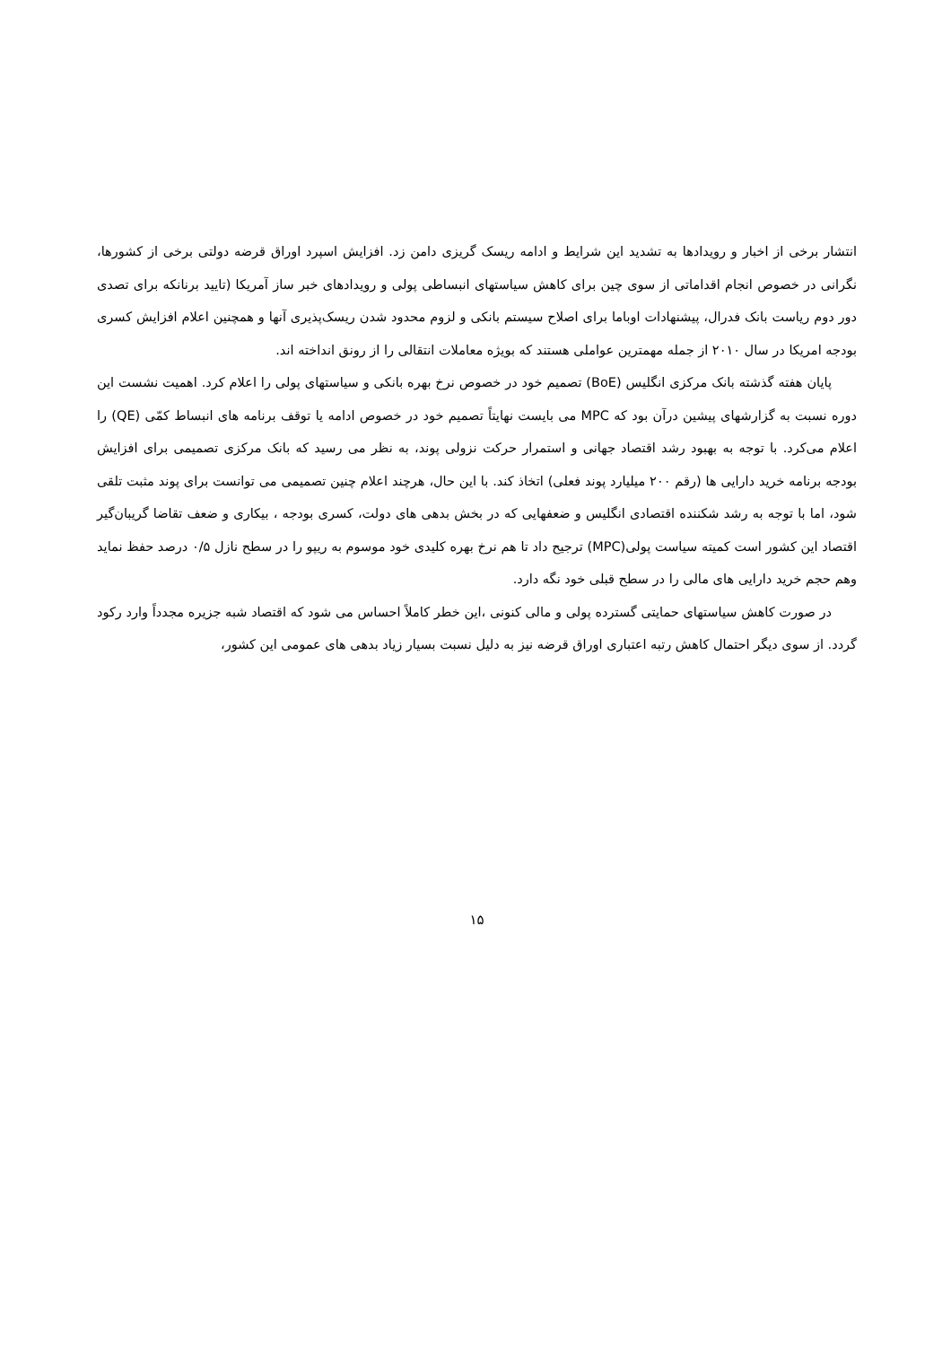انتشار برخی از اخبار و رویدادها به تشدید این شرایط و ادامه ریسک گریزی دامن زد. افزایش اسپرد اوراق قرضه دولتی برخی از کشورها، نگرانی در خصوص انجام اقداماتی از سوی چین برای کاهش سیاستهای انبساطی پولی و رویدادهای خبر ساز آمریکا (تایید برنانکه برای تصدی دور دوم ریاست بانک فدرال، پیشنهادات اوباما برای اصلاح سیستم بانکی و لزوم محدود شدن ریسک‌پذیری آنها و همچنین اعلام افزایش کسری بودجه امریکا در سال ۲۰۱۰ از جمله مهمترین عواملی هستند که بویژه معاملات انتقالی را از رونق انداخته اند.
پایان هفته گذشته بانک مرکزی انگلیس (BoE) تصمیم خود در خصوص نرخ بهره بانکی و سیاستهای پولی را اعلام کرد. اهمیت نشست این دوره نسبت به گزارشهای پیشین درآن بود که MPC می بایست نهایتاً تصمیم خود در خصوص ادامه یا توقف برنامه های انبساط کمّی (QE) را اعلام می‌کرد. با توجه به بهبود رشد اقتصاد جهانی و استمرار حرکت نزولی پوند، به نظر می رسید که بانک مرکزی تصمیمی برای افزایش بودجه برنامه خرید دارایی ها (رقم ۲۰۰ میلیارد پوند فعلی) اتخاذ کند. با این حال، هرچند اعلام چنین تصمیمی می توانست برای پوند مثبت تلقی شود، اما با توجه به رشد شکننده اقتصادی انگلیس و ضعفهایی که در بخش بدهی های دولت، کسری بودجه ، بیکاری و ضعف تقاضا گریبان‌گیر اقتصاد این کشور است کمیته سیاست پولی(MPC) ترجیح داد تا هم نرخ بهره کلیدی خود موسوم به ریپو را در سطح نازل ۰/۵ درصد حفظ نماید وهم حجم خرید دارایی های مالی را در سطح قبلی خود نگه دارد.
در صورت کاهش سیاستهای حمایتی گسترده پولی و مالی کنونی ،این خطر کاملاً احساس می شود که اقتصاد شبه جزیره مجدداً وارد رکود گردد. از سوی دیگر احتمال کاهش رتبه اعتباری اوراق قرضه نیز به دلیل نسبت بسیار زیاد بدهی های عمومی این کشور،
۱۵